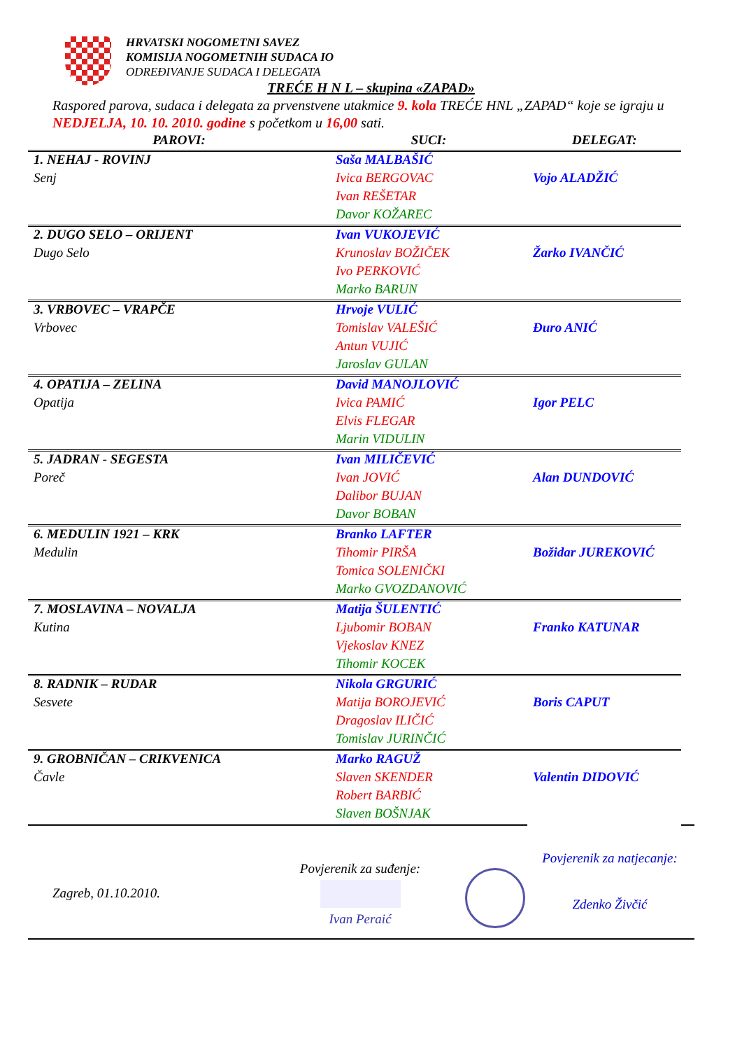HRVATSKI NOGOMETNI SAVEZ
KOMISIJA NOGOMETNIH SUDACA IO
ODREĐIVANJE SUDACA I DELEGATA
TREĆE H N L – skupina «ZAPAD»
Raspored parova, sudaca i delegata za prvenstvene utakmice 9. kola TREĆE HNL „ZAPAD“ koje se igraju u NEDJELJA, 10. 10. 2010. godine s početkom u 16,00 sati.
| PAROVI: | SUCI: | DELEGAT: | |
| --- | --- | --- | --- |
| 1. NEHAJ - ROVINJ | Saša MALBAŠIĆ | Vojo ALADŽIĆ | |
| Senj | Ivica BERGOVAC | | |
| | Ivan REŠETAR | | |
| | Davor KOŽAREC | | |
| 2. DUGO SELO – ORIJENT | Ivan VUKOJEVIĆ | Žarko IVANČIĆ | |
| Dugo Selo | Krunoslav BOŽIČEK | | |
| | Ivo PERKOVIĆ | | |
| | Marko BARUN | | |
| 3. VRBOVEC – VRAPČE | Hrvoje VULIĆ | Đuro ANIĆ | |
| Vrbovec | Tomislav VALEŠIĆ | | |
| | Antun VUJIĆ | | |
| | Jaroslav GULAN | | |
| 4. OPATIJA – ZELINA | David MANOJLOVIĆ | Igor PELC | |
| Opatija | Ivica PAMIĆ | | |
| | Elvis FLEGAR | | |
| | Marin VIDULIN | | |
| 5. JADRAN - SEGESTA | Ivan MILIČEVIĆ | Alan DUNDOVIĆ | |
| Poreč | Ivan JOVIĆ | | |
| | Dalibor BUJAN | | |
| | Davor BOBAN | | |
| 6. MEDULIN 1921 – KRK | Branko LAFTER | Božidar JUREKOVIĆ | |
| Medulin | Tihomir PIRŠA | | |
| | Tomica SOLENIČKI | | |
| | Marko GVOZDANOVIĆ | | |
| 7. MOSLAVINA – NOVALJA | Matija ŠULENTIĆ | Franko KATUNAR | |
| Kutina | Ljubomir BOBAN | | |
| | Vjekoslav KNEZ | | |
| | Tihomir KOCEK | | |
| 8. RADNIK – RUDAR | Nikola GRGURIĆ | Boris CAPUT | |
| Sesvete | Matija BOROJEVIĆ | | |
| | Dragoslav ILIČIĆ | | |
| | Tomislav JURINČIĆ | | |
| 9. GROBNIČAN – CRIKVENICA | Marko RAGUŽ | Valentin DIDOVIĆ | |
| Čavle | Slaven SKENDER | | |
| | Robert BARBIĆ | | |
| | Slaven BOŠNJAK | | |
Zagreb, 01.10.2010.
Povjerenik za suđenje:
Ivan Peraić
Povjerenik za natjecanje:
Zdenko Živčić